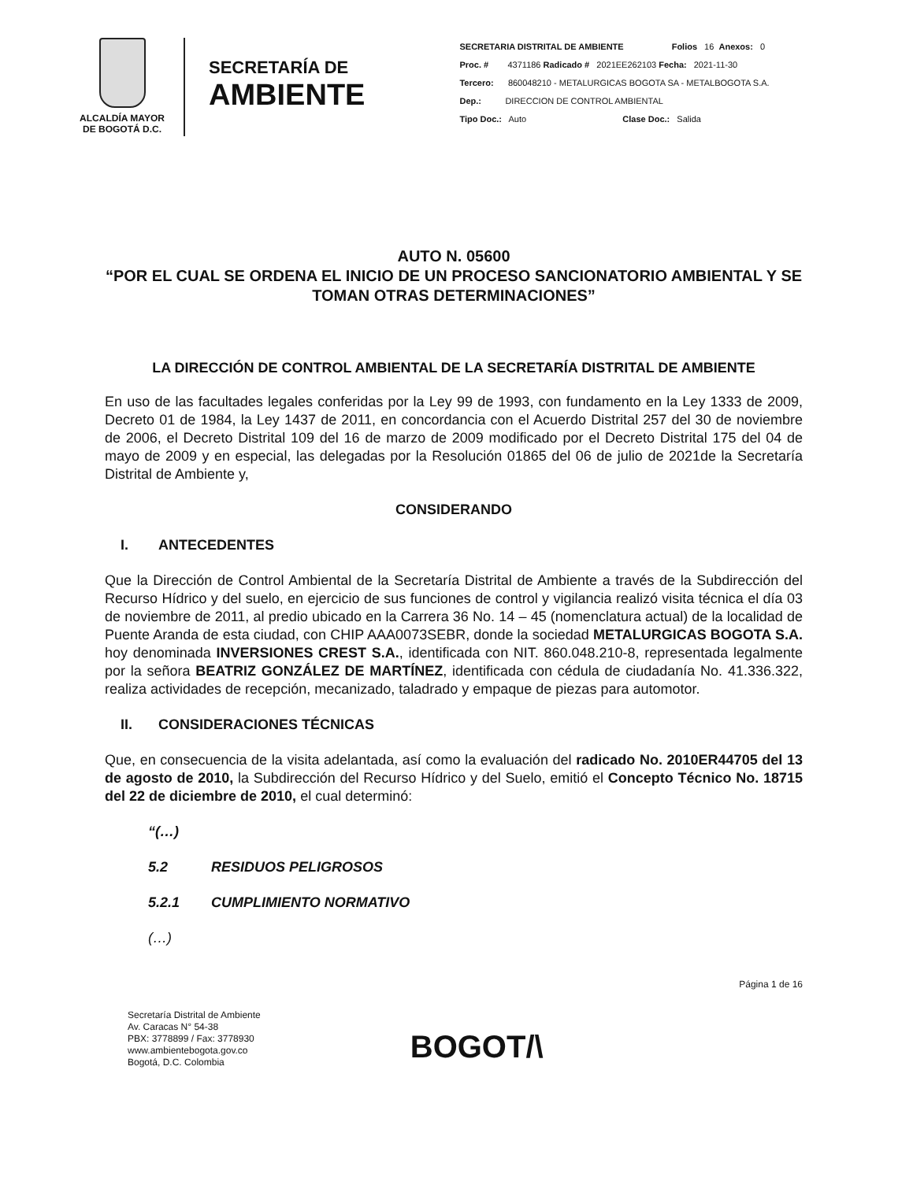ALCALDÍA MAYOR
DE BOGOTÁ D.C.
SECRETARÍA DE
AMBIENTE
SECRETARIA DISTRITAL DE AMBIENTE Folios 16 Anexos: 0
Proc. # 4371186 Radicado # 2021EE262103 Fecha: 2021-11-30
Tercero: 860048210 - METALURGICAS BOGOTA SA - METALBOGOTA S.A.
Dep.: DIRECCION DE CONTROL AMBIENTAL
Tipo Doc.: Auto Clase Doc.: Salida
AUTO N. 05600
“POR EL CUAL SE ORDENA EL INICIO DE UN PROCESO SANCIONATORIO AMBIENTAL Y SE TOMAN OTRAS DETERMINACIONES”
LA DIRECCIÓN DE CONTROL AMBIENTAL DE LA SECRETARÍA DISTRITAL DE AMBIENTE
En uso de las facultades legales conferidas por la Ley 99 de 1993, con fundamento en la Ley 1333 de 2009, Decreto 01 de 1984, la Ley 1437 de 2011, en concordancia con el Acuerdo Distrital 257 del 30 de noviembre de 2006, el Decreto Distrital 109 del 16 de marzo de 2009 modificado por el Decreto Distrital 175 del 04 de mayo de 2009 y en especial, las delegadas por la Resolución 01865 del 06 de julio de 2021de la Secretaría Distrital de Ambiente y,
CONSIDERANDO
I. ANTECEDENTES
Que la Dirección de Control Ambiental de la Secretaría Distrital de Ambiente a través de la Subdirección del Recurso Hídrico y del suelo, en ejercicio de sus funciones de control y vigilancia realizó visita técnica el día 03 de noviembre de 2011, al predio ubicado en la Carrera 36 No. 14 – 45 (nomenclatura actual) de la localidad de Puente Aranda de esta ciudad, con CHIP AAA0073SEBR, donde la sociedad METALURGICAS BOGOTA S.A. hoy denominada INVERSIONES CREST S.A., identificada con NIT. 860.048.210-8, representada legalmente por la señora BEATRIZ GONZÁLEZ DE MARTÍNEZ, identificada con cédula de ciudadanía No. 41.336.322, realiza actividades de recepción, mecanizado, taladrado y empaque de piezas para automotor.
II. CONSIDERACIONES TÉCNICAS
Que, en consecuencia de la visita adelantada, así como la evaluación del radicado No. 2010ER44705 del 13 de agosto de 2010, la Subdirección del Recurso Hídrico y del Suelo, emitió el Concepto Técnico No. 18715 del 22 de diciembre de 2010, el cual determinó:
“(…)
5.2 RESIDUOS PELIGROSOS
5.2.1 CUMPLIMIENTO NORMATIVO
(…)
Página 1 de 16
Secretaría Distrital de Ambiente
Av. Caracas N° 54-38
PBX: 3778899 / Fax: 3778930
www.ambientebogota.gov.co
Bogotá, D.C. Colombia
BOGOT/\